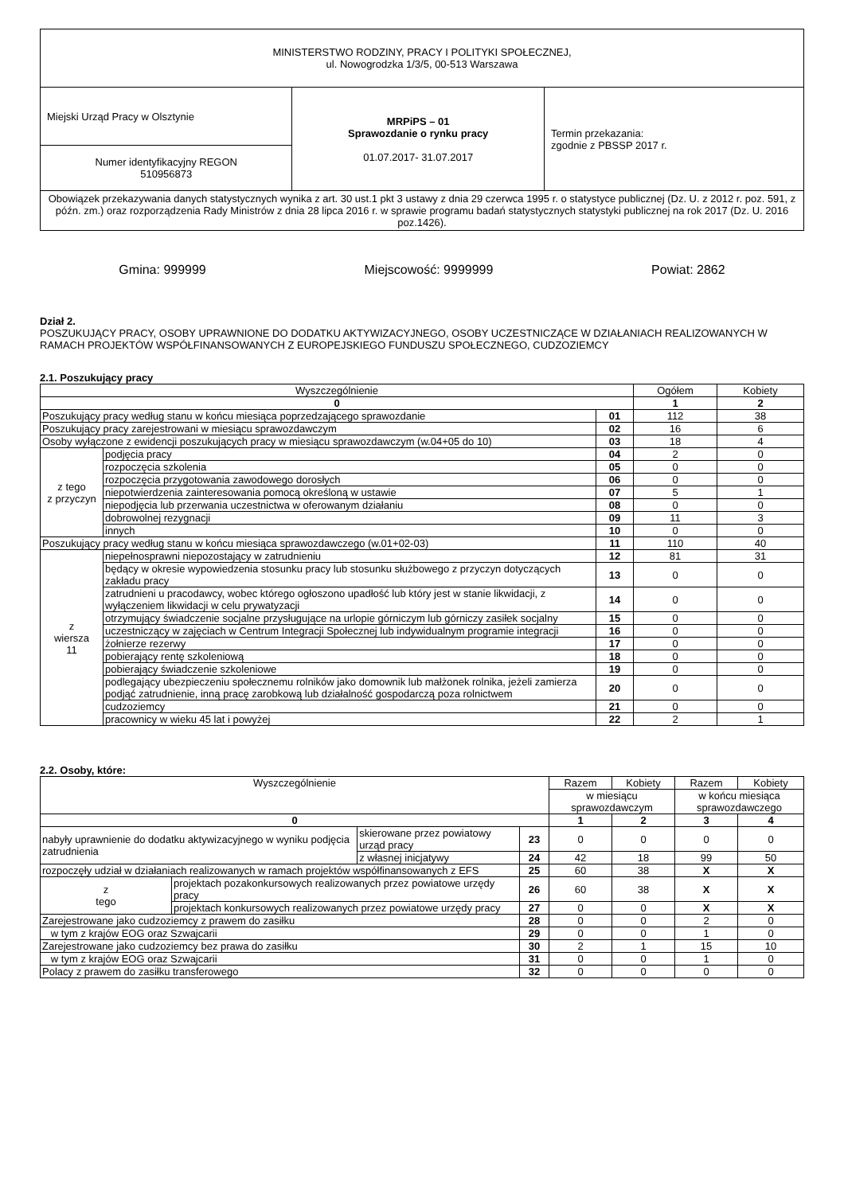| MINISTERSTWO RODZINY, PRACY I POLITYKI SPOŁECZNEJ, ul. Nowogrodzka 1/3/5, 00-513 Warszawa | | |
| Miejski Urząd Pracy w Olsztynie | MRPiPS – 01 Sprawozdanie o rynku pracy 01.07.2017- 31.07.2017 | Termin przekazania: zgodnie z PBSSP 2017 r. |
| Numer identyfikacyjny REGON 510956873 | | |
| Obowiązek przekazywania danych statystycznych wynika z art. 30 ust.1 pkt 3 ustawy z dnia 29 czerwca 1995 r. o statystyce publicznej (Dz. U. z 2012 r. poz. 591, z późn. zm.) oraz rozporządzenia Rady Ministrów z dnia 28 lipca 2016 r. w sprawie programu badań statystycznych statystyki publicznej na rok 2017 (Dz. U. 2016 poz.1426). | | |
Gmina: 999999 Miejscowość: 9999999 Powiat: 2862
Dział 2.
POSZUKUJĄCY PRACY, OSOBY UPRAWNIONE DO DODATKU AKTYWIZACYJNEGO, OSOBY UCZESTNICZĄCE W DZIAŁANIACH REALIZOWANYCH W RAMACH PROJEKTÓW WSPÓŁFINANSOWANYCH Z EUROPEJSKIEGO FUNDUSZU SPOŁECZNEGO, CUDZOZIEMCY
2.1. Poszukujący pracy
| Wyszczególnienie | | | Ogółem | Kobiety |
| --- | --- | --- | --- | --- |
| 0 | | | 1 | 2 |
| Poszukujący pracy według stanu w końcu miesiąca poprzedzającego sprawozdanie | | 01 | 112 | 38 |
| Poszukujący pracy zarejestrowani w miesiącu sprawozdawczym | | 02 | 16 | 6 |
| Osoby wyłączone z ewidencji poszukujących pracy w miesiącu sprawozdawczym (w.04+05 do 10) | | 03 | 18 | 4 |
| z tego z przyczyn | podjęcia pracy | 04 | 2 | 0 |
| | rozpoczęcia szkolenia | 05 | 0 | 0 |
| | rozpoczęcia przygotowania zawodowego dorosłych | 06 | 0 | 0 |
| | niepotwierdzenia zainteresowania pomocą określoną w ustawie | 07 | 5 | 1 |
| | niepodjęcia lub przerwania uczestnictwa w oferowanym działaniu | 08 | 0 | 0 |
| | dobrowolnej rezygnacji | 09 | 11 | 3 |
| | innych | 10 | 0 | 0 |
| Poszukujący pracy według stanu w końcu miesiąca sprawozdawczego (w.01+02-03) | | 11 | 110 | 40 |
| z wiersza 11 | niepełnosprawni niepozostający w zatrudnieniu | 12 | 81 | 31 |
| | będący w okresie wypowiedzenia stosunku pracy lub stosunku służbowego z przyczyn dotyczących zakładu pracy | 13 | 0 | 0 |
| | zatrudnieni u pracodawcy, wobec którego ogłoszono upadłość lub który jest w stanie likwidacji, z wyłączeniem likwidacji w celu prywatyzacji | 14 | 0 | 0 |
| | otrzymujący świadczenie socjalne przysługujące na urlopie górniczym lub górniczy zasiłek socjalny | 15 | 0 | 0 |
| | uczestniczący w zajęciach w Centrum Integracji Społecznej lub indywidualnym programie integracji | 16 | 0 | 0 |
| | żołnierze rezerwy | 17 | 0 | 0 |
| | pobierający rentę szkoleniową | 18 | 0 | 0 |
| | pobierający świadczenie szkoleniowe | 19 | 0 | 0 |
| | podlegający ubezpieczeniu społecznemu rolników jako domownik lub małżonek rolnika, jeżeli zamierza podjąć zatrudnienie, inną pracę zarobkową lub działalność gospodarczą poza rolnictwem | 20 | 0 | 0 |
| | cudzoziemcy | 21 | 0 | 0 |
| | pracownicy w wieku 45 lat i powyżej | 22 | 2 | 1 |
2.2. Osoby, które:
| Wyszczególnienie | | | | Razem | Kobiety | Razem | Kobiety |
| --- | --- | --- | --- | --- | --- | --- | --- |
| | | | | w miesiącu sprawozdawczym | | w końcu miesiąca sprawozdawczego | |
| 0 | | | | 1 | 2 | 3 | 4 |
| nabyły uprawnienie do dodatku aktywizacyjnego w wyniku podjęcia zatrudnienia | | skierowane przez powiatowy urząd pracy | 23 | 0 | 0 | 0 | 0 |
| | | z własnej inicjatywy | 24 | 42 | 18 | 99 | 50 |
| rozpoczęły udział w działaniach realizowanych w ramach projektów współfinansowanych z EFS | | | 25 | 60 | 38 | X | X |
| z tego | projektach pozakonkursowych realizowanych przez powiatowe urzędy pracy | | 26 | 60 | 38 | X | X |
| | projektach konkursowych realizowanych przez powiatowe urzędy pracy | | 27 | 0 | 0 | X | X |
| Zarejestrowane jako cudzoziemcy z prawem do zasiłku | | | 28 | 0 | 0 | 2 | 0 |
| w tym z krajów EOG oraz Szwajcarii | | | 29 | 0 | 0 | 1 | 0 |
| Zarejestrowane jako cudzoziemcy bez prawa do zasiłku | | | 30 | 2 | 1 | 15 | 10 |
| w tym z krajów EOG oraz Szwajcarii | | | 31 | 0 | 0 | 1 | 0 |
| Polacy z prawem do zasiłku transferowego | | | 32 | 0 | 0 | 0 | 0 |